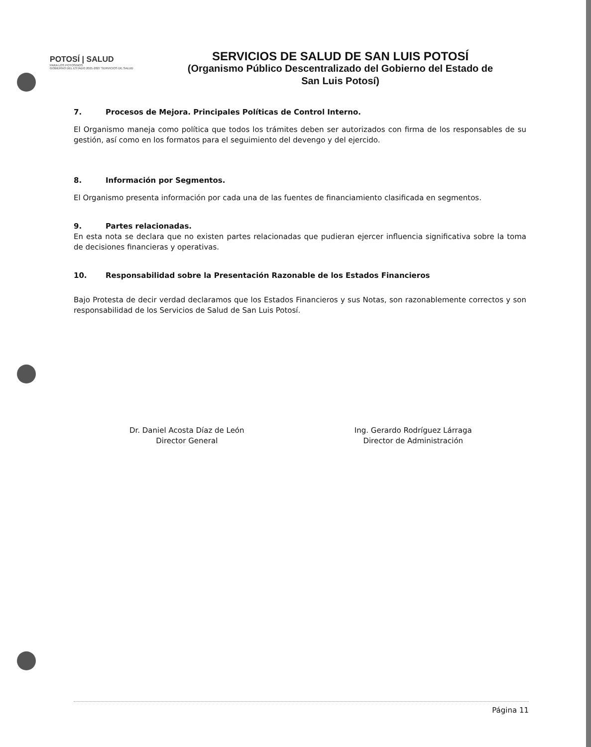POTOSÍ | SALUD
PARA LOS POTOSINOS
GOBIERNO DEL ESTADO 2021-2027 SERVICIOS DE SALUD
SERVICIOS DE SALUD DE SAN LUIS POTOSÍ
(Organismo Público Descentralizado del Gobierno del Estado de San Luis Potosí)
7. Procesos de Mejora. Principales Políticas de Control Interno.
El Organismo maneja como política que todos los trámites deben ser autorizados con firma de los responsables de su gestión, así como en los formatos para el seguimiento del devengo y del ejercido.
8. Información por Segmentos.
El Organismo presenta información por cada una de las fuentes de financiamiento clasificada en segmentos.
9. Partes relacionadas.
En esta nota se declara que no existen partes relacionadas que pudieran ejercer influencia significativa sobre la toma de decisiones financieras y operativas.
10. Responsabilidad sobre la Presentación Razonable de los Estados Financieros
Bajo Protesta de decir verdad declaramos que los Estados Financieros y sus Notas, son razonablemente correctos y son responsabilidad de los Servicios de Salud de San Luis Potosí.
Dr. Daniel Acosta Díaz de León
Director General
Ing. Gerardo Rodríguez Lárraga
Director de Administración
Página 11